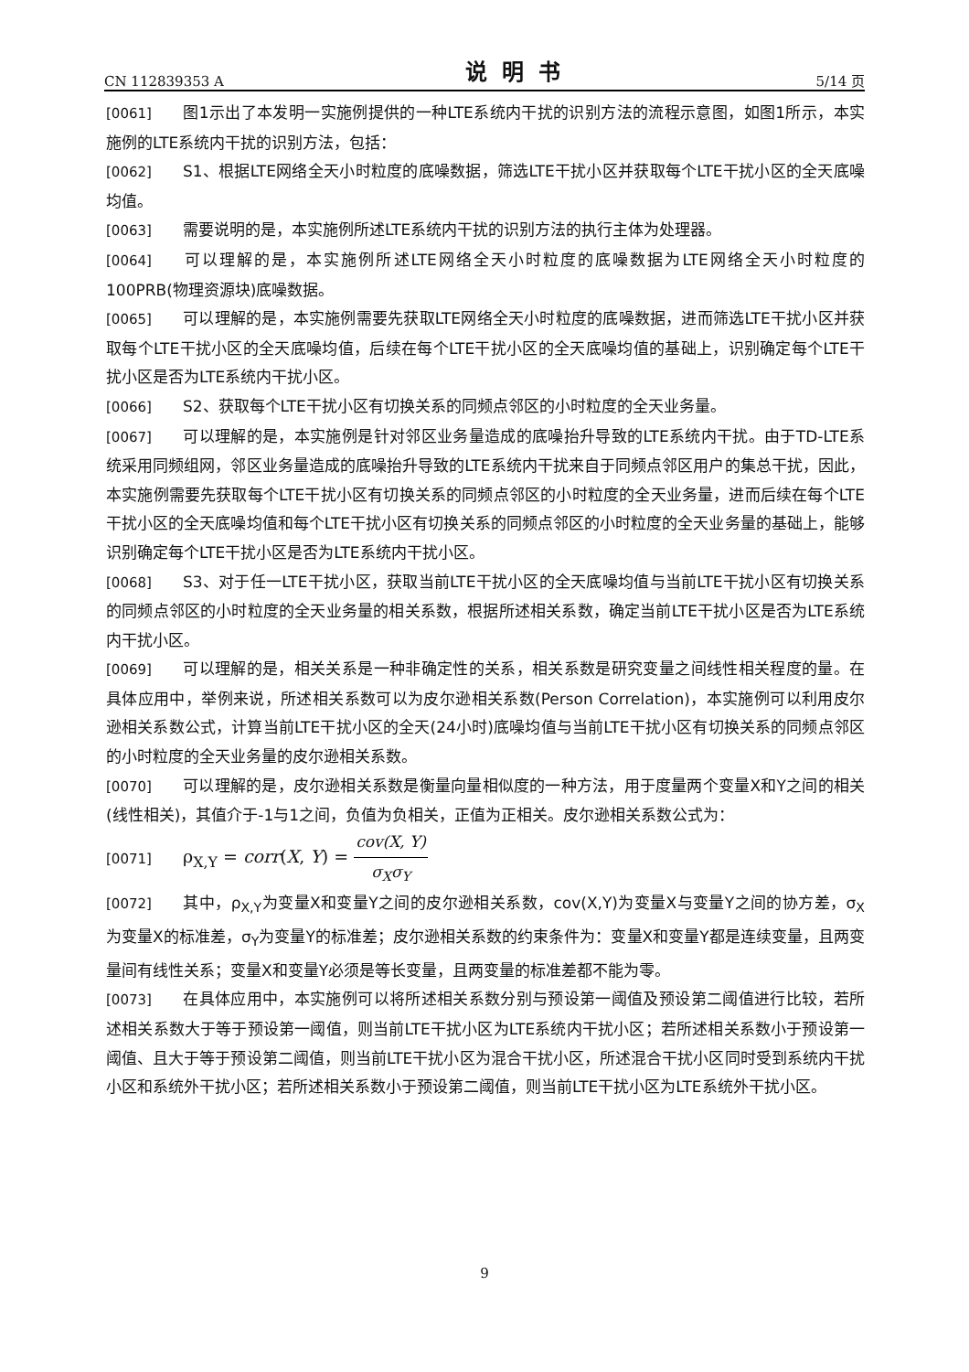CN 112839353 A 说明书 5/14 页
[0061] 图1示出了本发明一实施例提供的一种LTE系统内干扰的识别方法的流程示意图，如图1所示，本实施例的LTE系统内干扰的识别方法，包括：
[0062] S1、根据LTE网络全天小时粒度的底噪数据，筛选LTE干扰小区并获取每个LTE干扰小区的全天底噪均值。
[0063] 需要说明的是，本实施例所述LTE系统内干扰的识别方法的执行主体为处理器。
[0064] 可以理解的是，本实施例所述LTE网络全天小时粒度的底噪数据为LTE网络全天小时粒度的100PRB(物理资源块)底噪数据。
[0065] 可以理解的是，本实施例需要先获取LTE网络全天小时粒度的底噪数据，进而筛选LTE干扰小区并获取每个LTE干扰小区的全天底噪均值，后续在每个LTE干扰小区的全天底噪均值的基础上，识别确定每个LTE干扰小区是否为LTE系统内干扰小区。
[0066] S2、获取每个LTE干扰小区有切换关系的同频点邻区的小时粒度的全天业务量。
[0067] 可以理解的是，本实施例是针对邻区业务量造成的底噪抬升导致的LTE系统内干扰。由于TD-LTE系统采用同频组网，邻区业务量造成的底噪抬升导致的LTE系统内干扰来自于同频点邻区用户的集总干扰，因此，本实施例需要先获取每个LTE干扰小区有切换关系的同频点邻区的小时粒度的全天业务量，进而后续在每个LTE干扰小区的全天底噪均值和每个LTE干扰小区有切换关系的同频点邻区的小时粒度的全天业务量的基础上，能够识别确定每个LTE干扰小区是否为LTE系统内干扰小区。
[0068] S3、对于任一LTE干扰小区，获取当前LTE干扰小区的全天底噪均值与当前LTE干扰小区有切换关系的同频点邻区的小时粒度的全天业务量的相关系数，根据所述相关系数，确定当前LTE干扰小区是否为LTE系统内干扰小区。
[0069] 可以理解的是，相关关系是一种非确定性的关系，相关系数是研究变量之间线性相关程度的量。在具体应用中，举例来说，所述相关系数可以为皮尔逊相关系数(Person Correlation)，本实施例可以利用皮尔逊相关系数公式，计算当前LTE干扰小区的全天(24小时)底噪均值与当前LTE干扰小区有切换关系的同频点邻区的小时粒度的全天业务量的皮尔逊相关系数。
[0070] 可以理解的是，皮尔逊相关系数是衡量向量相似度的一种方法，用于度量两个变量X和Y之间的相关(线性相关)，其值介于-1与1之间，负值为负相关，正值为正相关。皮尔逊相关系数公式为：
[0071] ρ<sub>X,Y</sub> = corr(X, Y) = cov(X, Y) σ<sub>X</sub>σ<sub>Y</sub>
[0072] 其中，ρ<sub>X,Y</sub>为变量X和变量Y之间的皮尔逊相关系数，cov(X,Y)为变量X与变量Y之间的协方差，σ<sub>X</sub>为变量X的标准差，σ<sub>Y</sub>为变量Y的标准差；皮尔逊相关系数的约束条件为：变量X和变量Y都是连续变量，且两变量间有线性关系；变量X和变量Y必须是等长变量，且两变量的标准差都不能为零。
[0073] 在具体应用中，本实施例可以将所述相关系数分别与预设第一阈值及预设第二阈值进行比较，若所述相关系数大于等于预设第一阈值，则当前LTE干扰小区为LTE系统内干扰小区；若所述相关系数小于预设第一阈值、且大于等于预设第二阈值，则当前LTE干扰小区为混合干扰小区，所述混合干扰小区同时受到系统内干扰小区和系统外干扰小区；若所述相关系数小于预设第二阈值，则当前LTE干扰小区为LTE系统外干扰小区。
9